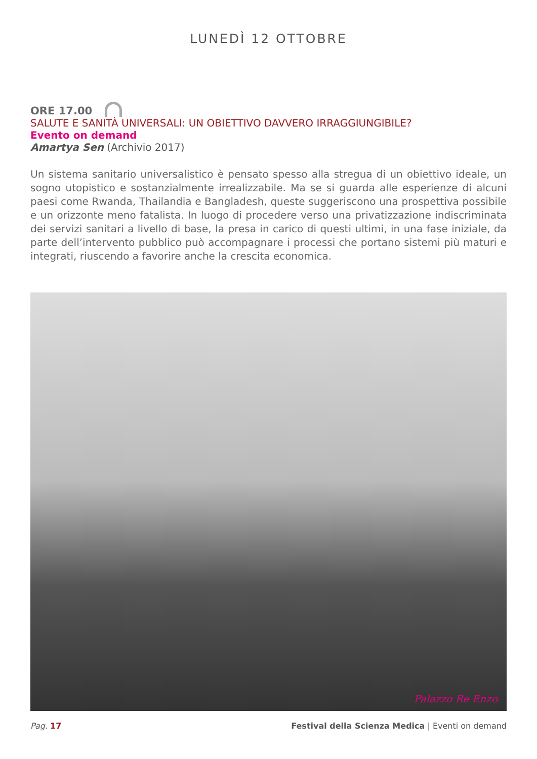LUNEDÌ 12 OTTOBRE
ORE 17.00
SALUTE E SANITÀ UNIVERSALI: UN OBIETTIVO DAVVERO IRRAGGIUNGIBILE?
Evento on demand
Amartya Sen (Archivio 2017)
Un sistema sanitario universalistico è pensato spesso alla stregua di un obiettivo ideale, un sogno utopistico e sostanzialmente irrealizzabile. Ma se si guarda alle esperienze di alcuni paesi come Rwanda, Thailandia e Bangladesh, queste suggeriscono una prospettiva possibile e un orizzonte meno fatalista. In luogo di procedere verso una privatizzazione indiscriminata dei servizi sanitari a livello di base, la presa in carico di questi ultimi, in una fase iniziale, da parte dell’intervento pubblico può accompagnare i processi che portano sistemi più maturi e integrati, riuscendo a favorire anche la crescita economica.
Palazzo Re Enzo
Pag. 17 Festival della Scienza Medica | Eventi on demand